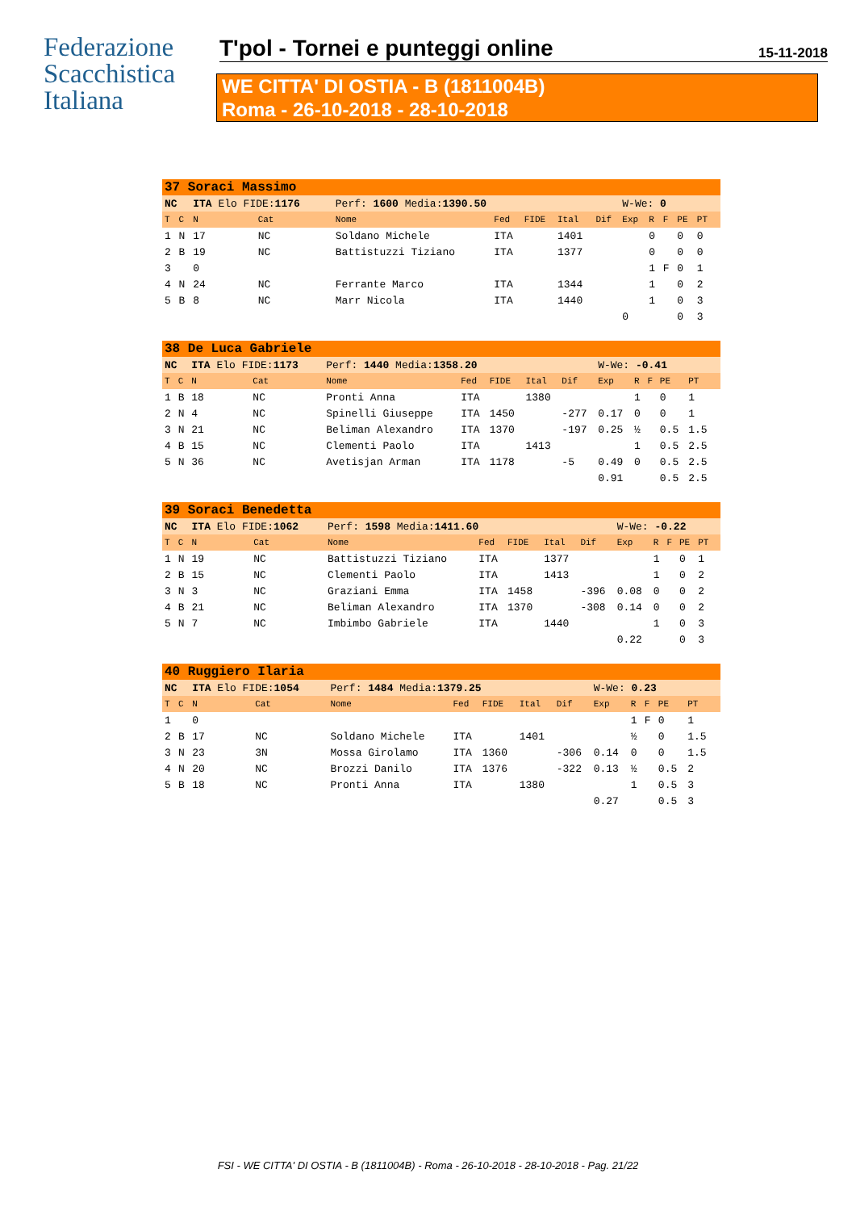Federazione
Scacchistica
Italiana
T'pol - Tornei e punteggi online
15-11-2018
WE CITTA' DI OSTIA - B (1811004B)
Roma - 26-10-2018 - 28-10-2018
| 37 Soraci Massimo | | | | | | | | | | | | | | |
| NC | | ITA Elo FIDE: 1176 | | Perf: 1600 Media: 1390.50 | | | | | W-We: 0 | | | | | |
| T | C | N | Cat | Nome | Fed | FIDE | Ital | Dif | Exp | R | F | PE | PT | |
| 1 | N | 17 | NC | Soldano Michele | ITA | | 1401 | | | 0 | | 0 | 0 | |
| 2 | B | 19 | NC | Battistuzzi Tiziano | ITA | | 1377 | | | 0 | | 0 | 0 | |
| 3 | | 0 | | | | | | | | 1 | F | 0 | 1 | |
| 4 | N | 24 | NC | Ferrante Marco | ITA | | 1344 | | | 1 | | 0 | 2 | |
| 5 | B | 8 | NC | Marr Nicola | ITA | | 1440 | | | 1 | | 0 | 3 | |
| | | | | | | | | | 0 | | | 0 | 3 | |
| 38 De Luca Gabriele | | | | | | | | | | | | | | |
| NC | | ITA Elo FIDE: 1173 | | Perf: 1440 Media: 1358.20 | | | | | W-We: -0.41 | | | | | |
| T | C | N | Cat | Nome | Fed | FIDE | Ital | Dif | Exp | R | F | PE | PT | |
| 1 | B | 18 | NC | Pronti Anna | ITA | | 1380 | | | 1 | | 0 | 1 | |
| 2 | N | 4 | NC | Spinelli Giuseppe | ITA | 1450 | | -277 | 0.17 | 0 | | 0 | 1 | |
| 3 | N | 21 | NC | Beliman Alexandro | ITA | 1370 | | -197 | 0.25 | ½ | | 0.5 | 1.5 | |
| 4 | B | 15 | NC | Clementi Paolo | ITA | | 1413 | | | 1 | | 0.5 | 2.5 | |
| 5 | N | 36 | NC | Avetisjan Arman | ITA | 1178 | | -5 | 0.49 | 0 | | 0.5 | 2.5 | |
| | | | | | | | | | 0.91 | | | 0.5 | 2.5 | |
| 39 Soraci Benedetta | | | | | | | | | | | | | | |
| NC | | ITA Elo FIDE: 1062 | | Perf: 1598 Media: 1411.60 | | | | | W-We: -0.22 | | | | | |
| T | C | N | Cat | Nome | Fed | FIDE | Ital | Dif | Exp | R | F | PE | PT | |
| 1 | N | 19 | NC | Battistuzzi Tiziano | ITA | | 1377 | | | 1 | | 0 | 1 | |
| 2 | B | 15 | NC | Clementi Paolo | ITA | | 1413 | | | 1 | | 0 | 2 | |
| 3 | N | 3 | NC | Graziani Emma | ITA | 1458 | | -396 | 0.08 | 0 | | 0 | 2 | |
| 4 | B | 21 | NC | Beliman Alexandro | ITA | 1370 | | -308 | 0.14 | 0 | | 0 | 2 | |
| 5 | N | 7 | NC | Imbimbo Gabriele | ITA | | 1440 | | | 1 | | 0 | 3 | |
| | | | | | | | | | 0.22 | | | 0 | 3 | |
| 40 Ruggiero Ilaria | | | | | | | | | | | | | | |
| NC | | ITA Elo FIDE: 1054 | | Perf: 1484 Media: 1379.25 | | | | | W-We: 0.23 | | | | | |
| T | C | N | Cat | Nome | Fed | FIDE | Ital | Dif | Exp | R | F | PE | PT | |
| 1 | | 0 | | | | | | | | 1 | F | 0 | 1 | |
| 2 | B | 17 | NC | Soldano Michele | ITA | | 1401 | | | ½ | | 0 | 1.5 | |
| 3 | N | 23 | 3N | Mossa Girolamo | ITA | 1360 | | -306 | 0.14 | 0 | | 0 | 1.5 | |
| 4 | N | 20 | NC | Brozzi Danilo | ITA | 1376 | | -322 | 0.13 | ½ | | 0.5 | 2 | |
| 5 | B | 18 | NC | Pronti Anna | ITA | | 1380 | | | 1 | | 0.5 | 3 | |
| | | | | | | | | | 0.27 | | | 0.5 | 3 | |
FSI - WE CITTA' DI OSTIA - B (1811004B) - Roma - 26-10-2018 - 28-10-2018 - Pag. 21/22